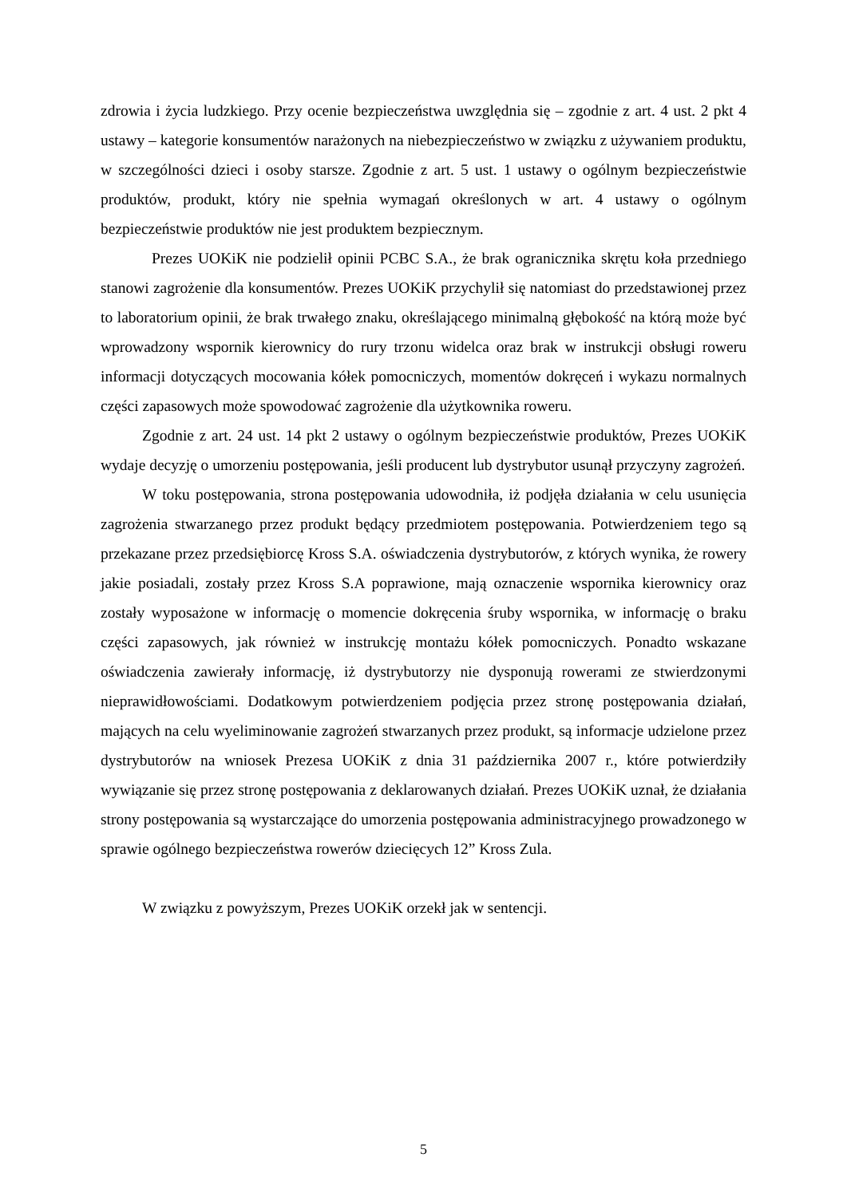zdrowia i życia ludzkiego. Przy ocenie bezpieczeństwa uwzględnia się – zgodnie z art. 4 ust. 2 pkt 4 ustawy – kategorie konsumentów narażonych na niebezpieczeństwo w związku z używaniem produktu, w szczególności dzieci i osoby starsze. Zgodnie z art. 5 ust. 1 ustawy o ogólnym bezpieczeństwie produktów, produkt, który nie spełnia wymagań określonych w art. 4 ustawy o ogólnym bezpieczeństwie produktów nie jest produktem bezpiecznym.
Prezes UOKiK nie podzielił opinii PCBC S.A., że brak ogranicznika skrętu koła przedniego stanowi zagrożenie dla konsumentów. Prezes UOKiK przychylił się natomiast do przedstawionej przez to laboratorium opinii, że brak trwałego znaku, określającego minimalną głębokość na którą może być wprowadzony wspornik kierownicy do rury trzonu widelca oraz brak w instrukcji obsługi roweru informacji dotyczących mocowania kółek pomocniczych, momentów dokręceń i wykazu normalnych części zapasowych może spowodować zagrożenie dla użytkownika roweru.
Zgodnie z art. 24 ust. 14 pkt 2 ustawy o ogólnym bezpieczeństwie produktów, Prezes UOKiK wydaje decyzję o umorzeniu postępowania, jeśli producent lub dystrybutor usunął przyczyny zagrożeń.
W toku postępowania, strona postępowania udowodniła, iż podjęła działania w celu usunięcia zagrożenia stwarzanego przez produkt będący przedmiotem postępowania. Potwierdzeniem tego są przekazane przez przedsiębiorcę Kross S.A. oświadczenia dystrybutorów, z których wynika, że rowery jakie posiadali, zostały przez Kross S.A poprawione, mają oznaczenie wspornika kierownicy oraz zostały wyposażone w informację o momencie dokręcenia śruby wspornika, w informację o braku części zapasowych, jak również w instrukcję montażu kółek pomocniczych. Ponadto wskazane oświadczenia zawierały informację, iż dystrybutorzy nie dysponują rowerami ze stwierdzonymi nieprawidłowościami. Dodatkowym potwierdzeniem podjęcia przez stronę postępowania działań, mających na celu wyeliminowanie zagrożeń stwarzanych przez produkt, są informacje udzielone przez dystrybutorów na wniosek Prezesa UOKiK z dnia 31 października 2007 r., które potwierdziły wywiązanie się przez stronę postępowania z deklarowanych działań. Prezes UOKiK uznał, że działania strony postępowania są wystarczające do umorzenia postępowania administracyjnego prowadzonego w sprawie ogólnego bezpieczeństwa rowerów dziecięcych 12” Kross Zula.
W związku z powyższym, Prezes UOKiK orzekł jak w sentencji.
5